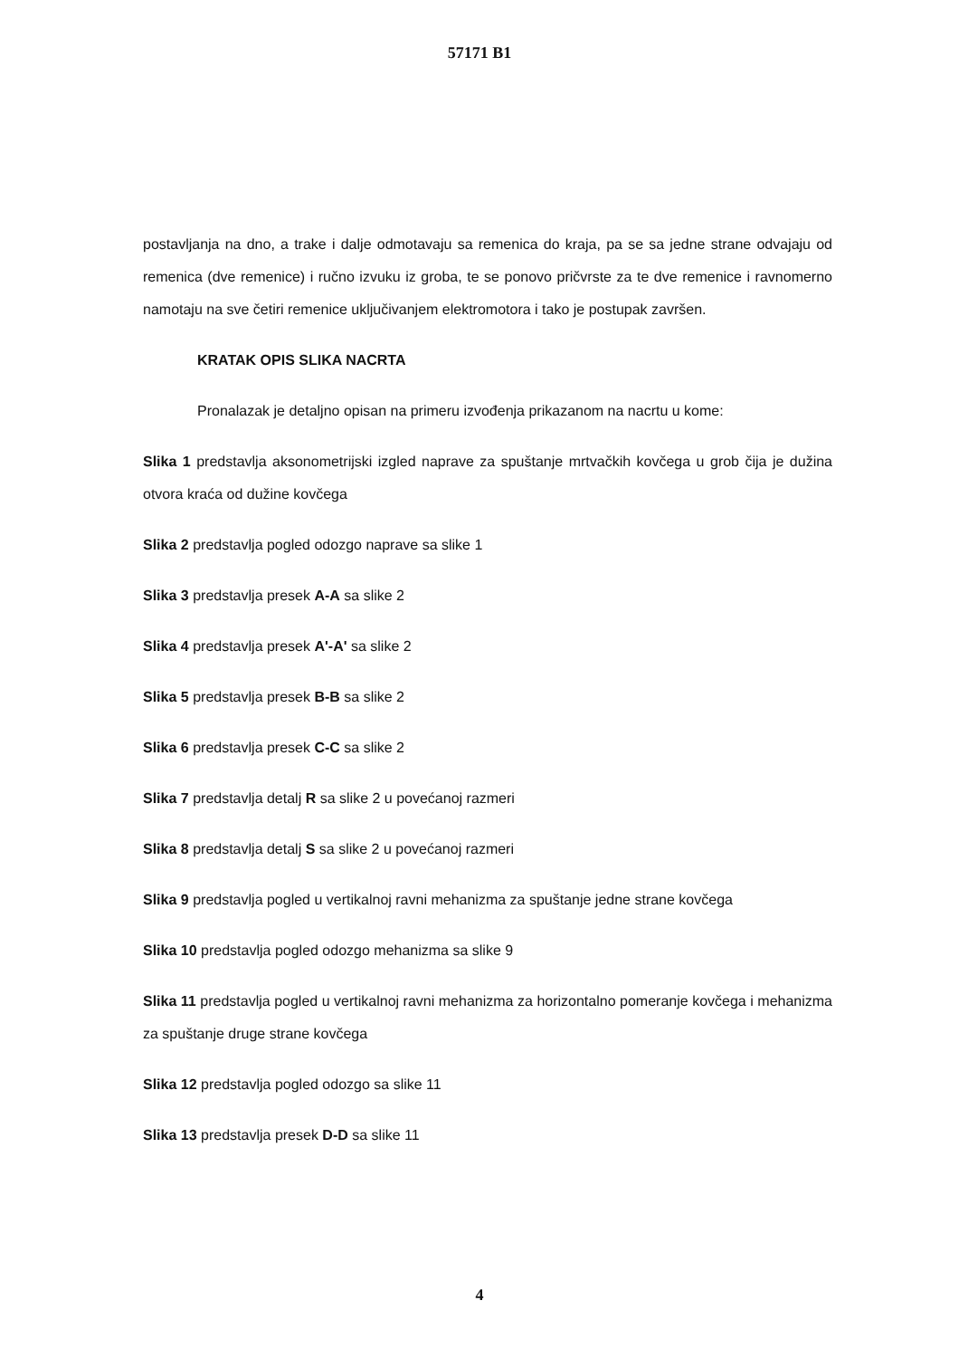57171 B1
postavljanja na dno, a trake i dalje odmotavaju sa remenica do kraja, pa se sa jedne strane odvajaju od remenica (dve remenice) i ručno izvuku iz groba, te se ponovo pričvrste za te dve remenice i ravnomerno namotaju na sve četiri remenice uključivanjem elektromotora i tako je postupak završen.
KRATAK OPIS SLIKA NACRTA
Pronalazak je detaljno opisan na primeru izvođenja prikazanom na nacrtu u kome:
Slika 1 predstavlja aksonometrijski izgled naprave za spuštanje mrtvačkih kovčega u grob čija je dužina otvora kraća od dužine kovčega
Slika 2 predstavlja pogled odozgo naprave sa slike 1
Slika 3 predstavlja presek A-A sa slike 2
Slika 4 predstavlja presek A'-A' sa slike 2
Slika 5 predstavlja presek B-B sa slike 2
Slika 6 predstavlja presek C-C sa slike 2
Slika 7 predstavlja detalj R sa slike 2 u povećanoj razmeri
Slika 8 predstavlja detalj S sa slike 2 u povećanoj razmeri
Slika 9 predstavlja pogled u vertikalnoj ravni mehanizma za spuštanje jedne strane kovčega
Slika 10 predstavlja pogled odozgo mehanizma sa slike 9
Slika 11 predstavlja pogled u vertikalnoj ravni mehanizma za horizontalno pomeranje kovčega i mehanizma za spuštanje druge strane kovčega
Slika 12 predstavlja pogled odozgo sa slike 11
Slika 13 predstavlja presek D-D sa slike 11
4